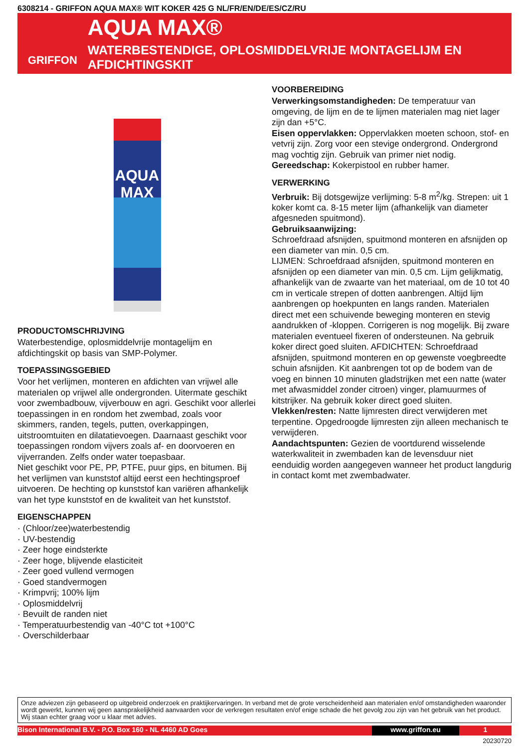6308214 - GRIFFON AQUA MAX® WIT KOKER 425 G NL/FR/EN/DE/ES/CZ/RU
GRIFFON
AQUA MAX®
WATERBESTENDIGE, OPLOSMIDDELVRIJE MONTAGELIJM EN AFDICHTINGSKIT
AQUA MAX
PRODUCTOMSCHRIJVING
Waterbestendige, oplosmiddelvrije montagelijm en afdichtingskit op basis van SMP-Polymer.
TOEPASSINGSGEBIED
Voor het verlijmen, monteren en afdichten van vrijwel alle materialen op vrijwel alle ondergronden. Uitermate geschikt voor zwembadbouw, vijverbouw en agri. Geschikt voor allerlei toepassingen in en rondom het zwembad, zoals voor skimmers, randen, tegels, putten, overkappingen, uitstroomtuiten en dilatatievoegen. Daarnaast geschikt voor toepassingen rondom vijvers zoals af- en doorvoeren en vijverranden. Zelfs onder water toepasbaar.
Niet geschikt voor PE, PP, PTFE, puur gips, en bitumen. Bij het verlijmen van kunststof altijd eerst een hechtingsproef uitvoeren. De hechting op kunststof kan variëren afhankelijk van het type kunststof en de kwaliteit van het kunststof.
EIGENSCHAPPEN
· (Chloor/zee)waterbestendig
· UV-bestendig
· Zeer hoge eindsterkte
· Zeer hoge, blijvende elasticiteit
· Zeer goed vullend vermogen
· Goed standvermogen
· Krimpvrij; 100% lijm
· Oplosmiddelvrij
· Bevuilt de randen niet
· Temperatuurbestendig van -40°C tot +100°C
· Overschilderbaar
VOORBEREIDING
Verwerkingsomstandigheden: De temperatuur van omgeving, de lijm en de te lijmen materialen mag niet lager zijn dan +5°C.
Eisen oppervlakken: Oppervlakken moeten schoon, stof- en vetvrij zijn. Zorg voor een stevige ondergrond. Ondergrond mag vochtig zijn. Gebruik van primer niet nodig.
Gereedschap: Kokerpistool en rubber hamer.
VERWERKING
Verbruik: Bij dotsgewijze verlijming: 5-8 m<sup>2</sup>/kg. Strepen: uit 1 koker komt ca. 8-15 meter lijm (afhankelijk van diameter afgesneden spuitmond).
Gebruiksaanwijzing:
Schroefdraad afsnijden, spuitmond monteren en afsnijden op een diameter van min. 0,5 cm.
LIJMEN: Schroefdraad afsnijden, spuitmond monteren en afsnijden op een diameter van min. 0,5 cm. Lijm gelijkmatig, afhankelijk van de zwaarte van het materiaal, om de 10 tot 40 cm in verticale strepen of dotten aanbrengen. Altijd lijm aanbrengen op hoekpunten en langs randen. Materialen direct met een schuivende beweging monteren en stevig aandrukken of -kloppen. Corrigeren is nog mogelijk. Bij zware materialen eventueel fixeren of ondersteunen. Na gebruik koker direct goed sluiten. AFDICHTEN: Schroefdraad afsnijden, spuitmond monteren en op gewenste voegbreedte schuin afsnijden. Kit aanbrengen tot op de bodem van de voeg en binnen 10 minuten gladstrijken met een natte (water met afwasmiddel zonder citroen) vinger, plamuurmes of kitstrijker. Na gebruik koker direct goed sluiten.
Vlekken/resten: Natte lijmresten direct verwijderen met terpentine. Opgedroogde lijmresten zijn alleen mechanisch te verwijderen.
Aandachtspunten: Gezien de voortdurend wisselende waterkwaliteit in zwembaden kan de levensduur niet eenduidig worden aangegeven wanneer het product langdurig in contact komt met zwembadwater.
Onze adviezen zijn gebaseerd op uitgebreid onderzoek en praktijkervaringen. In verband met de grote verscheidenheid aan materialen en/of omstandigheden waaronder wordt gewerkt, kunnen wij geen aansprakelijkheid aanvaarden voor de verkregen resultaten en/of enige schade die het gevolg zou zijn van het gebruik van het product. Wij staan echter graag voor u klaar met advies.
Bison International B.V. - P.O. Box 160 - NL 4460 AD Goes www.griffon.eu 1
20230720